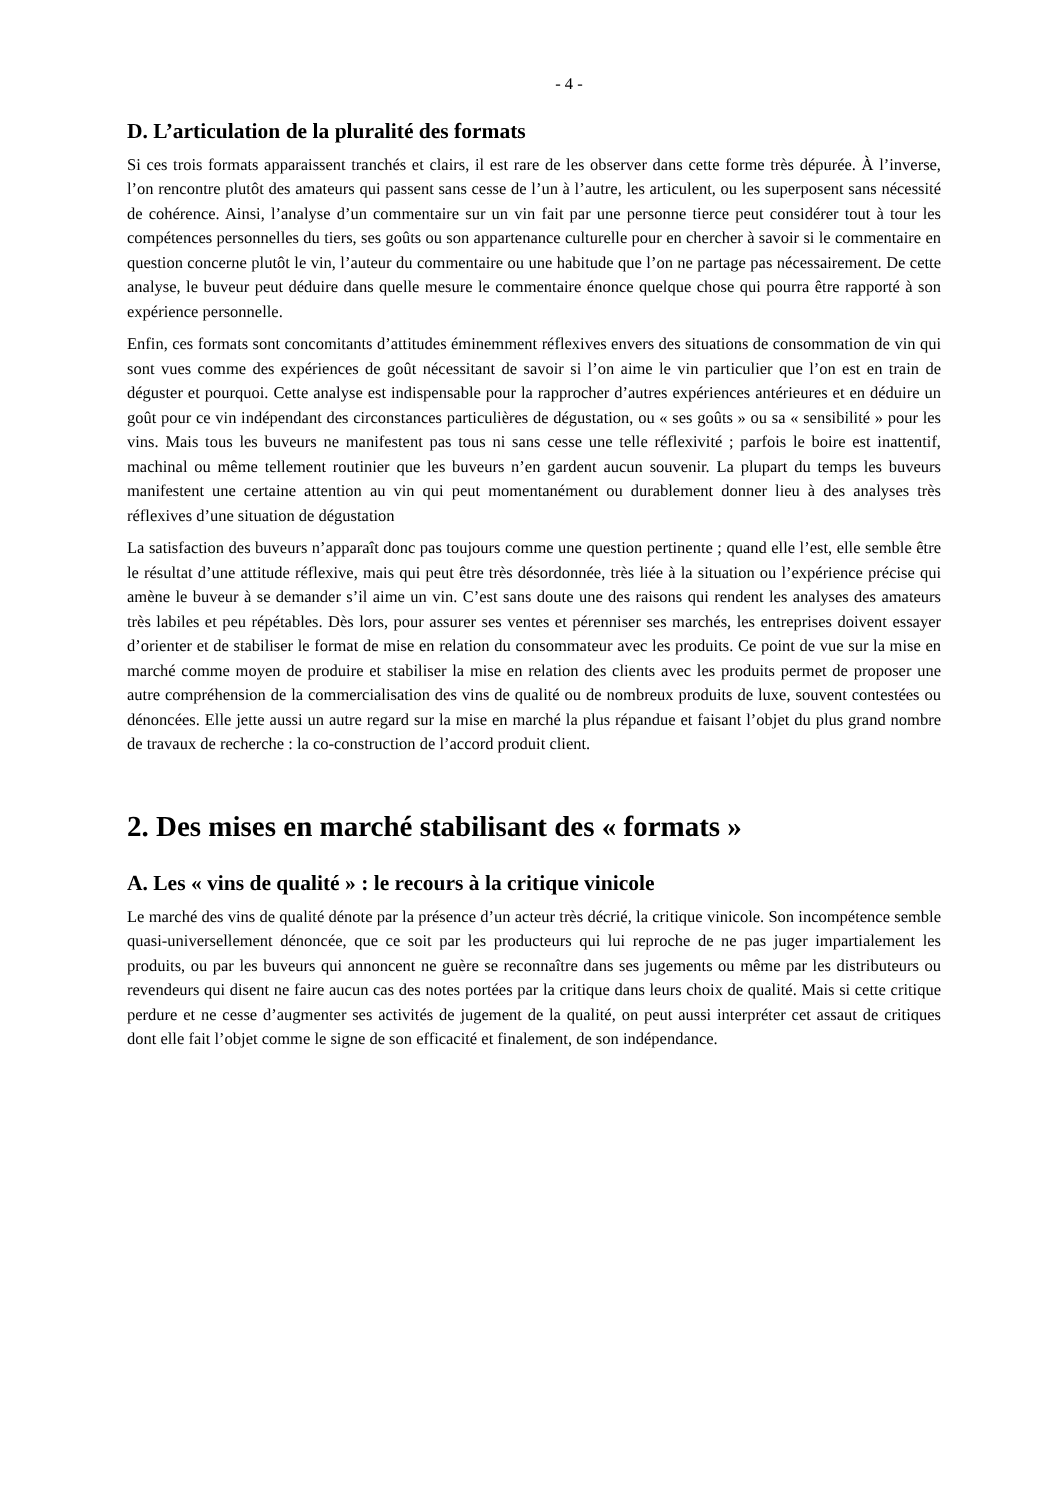- 4 -
D. L’articulation de la pluralité des formats
Si ces trois formats apparaissent tranchés et clairs, il est rare de les observer dans cette forme très dépurée. À l’inverse, l’on rencontre plutôt des amateurs qui passent sans cesse de l’un à l’autre, les articulent, ou les superposent sans nécessité de cohérence. Ainsi, l’analyse d’un commentaire sur un vin fait par une personne tierce peut considérer tout à tour les compétences personnelles du tiers, ses goûts ou son appartenance culturelle pour en chercher à savoir si le commentaire en question concerne plutôt le vin, l’auteur du commentaire ou une habitude que l’on ne partage pas nécessairement. De cette analyse, le buveur peut déduire dans quelle mesure le commentaire énonce quelque chose qui pourra être rapporté à son expérience personnelle.
Enfin, ces formats sont concomitants d’attitudes éminemment réflexives envers des situations de consommation de vin qui sont vues comme des expériences de goût nécessitant de savoir si l’on aime le vin particulier que l’on est en train de déguster et pourquoi. Cette analyse est indispensable pour la rapprocher d’autres expériences antérieures et en déduire un goût pour ce vin indépendant des circonstances particulières de dégustation, ou « ses goûts » ou sa « sensibilité » pour les vins. Mais tous les buveurs ne manifestent pas tous ni sans cesse une telle réflexivité ; parfois le boire est inattentif, machinal ou même tellement routinier que les buveurs n’en gardent aucun souvenir. La plupart du temps les buveurs manifestent une certaine attention au vin qui peut momentanément ou durablement donner lieu à des analyses très réflexives d’une situation de dégustation
La satisfaction des buveurs n’apparaît donc pas toujours comme une question pertinente ; quand elle l’est, elle semble être le résultat d’une attitude réflexive, mais qui peut être très désordonnée, très liée à la situation ou l’expérience précise qui amène le buveur à se demander s’il aime un vin. C’est sans doute une des raisons qui rendent les analyses des amateurs très labiles et peu répétables. Dès lors, pour assurer ses ventes et pérenniser ses marchés, les entreprises doivent essayer d’orienter et de stabiliser le format de mise en relation du consommateur avec les produits. Ce point de vue sur la mise en marché comme moyen de produire et stabiliser la mise en relation des clients avec les produits permet de proposer une autre compréhension de la commercialisation des vins de qualité ou de nombreux produits de luxe, souvent contestées ou dénoncées. Elle jette aussi un autre regard sur la mise en marché la plus répandue et faisant l’objet du plus grand nombre de travaux de recherche : la co-construction de l’accord produit client.
2. Des mises en marché stabilisant des « formats »
A. Les « vins de qualité » : le recours à la critique vinicole
Le marché des vins de qualité dénote par la présence d’un acteur très décrié, la critique vinicole. Son incompétence semble quasi-universellement dénoncée, que ce soit par les producteurs qui lui reproche de ne pas juger impartialement les produits, ou par les buveurs qui annoncent ne guère se reconnaître dans ses jugements ou même par les distributeurs ou revendeurs qui disent ne faire aucun cas des notes portées par la critique dans leurs choix de qualité. Mais si cette critique perdure et ne cesse d’augmenter ses activités de jugement de la qualité, on peut aussi interpréter cet assaut de critiques dont elle fait l’objet comme le signe de son efficacité et finalement, de son indépendance.